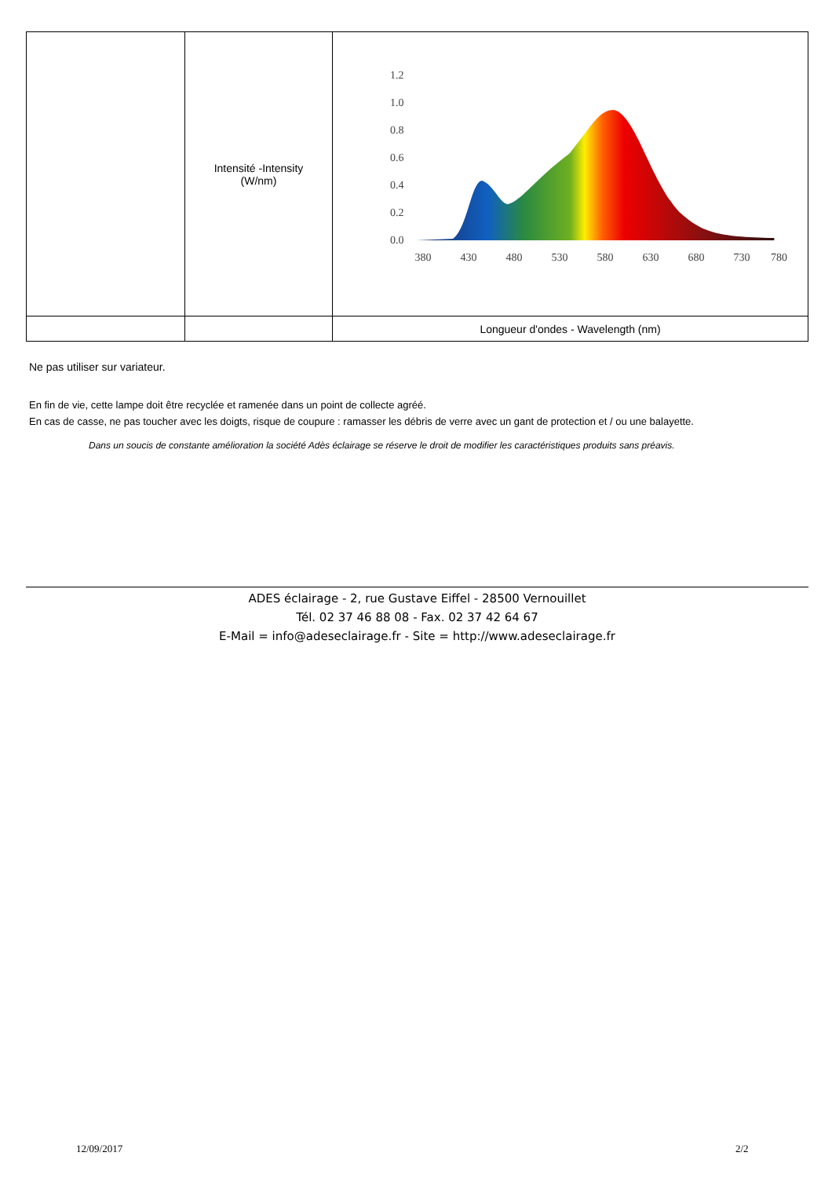| | Intensité -Intensity (W/nm) | 1.2 1.0 0.8 0.6 0.4 0.2 0.0 380 430 480 530 580 630 680 730 780 |
| | | Longueur d'ondes - Wavelength (nm) |
Ne pas utiliser sur variateur.
En fin de vie, cette lampe doit être recyclée et ramenée dans un point de collecte agréé.
En cas de casse, ne pas toucher avec les doigts, risque de coupure : ramasser les débris de verre avec un gant de protection et / ou une balayette.
Dans un soucis de constante amélioration la société Adès éclairage se réserve le droit de modifier les caractéristiques produits sans préavis.
ADES éclairage - 2, rue Gustave Eiffel - 28500 Vernouillet
Tél. 02 37 46 88 08 - Fax. 02 37 42 64 67
E-Mail = info@adeseclairage.fr - Site = http://www.adeseclairage.fr
12/09/2017 2/2